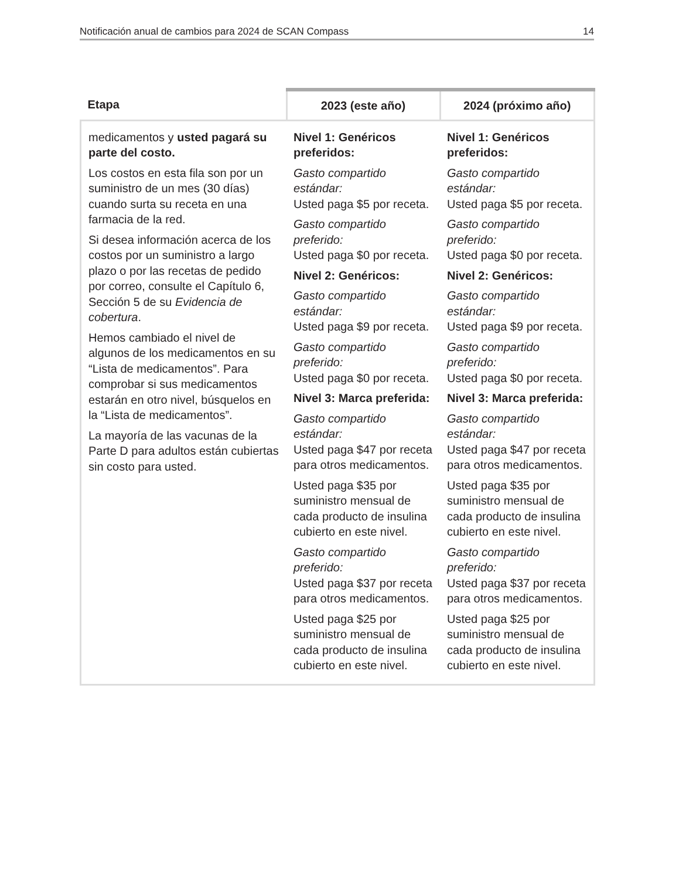Notificación anual de cambios para 2024 de SCAN Compass 14
| Etapa | 2023 (este año) | 2024 (próximo año) |
| --- | --- | --- |
| medicamentos y usted pagará su parte del costo. Los costos en esta fila son por un suministro de un mes (30 días) cuando surta su receta en una farmacia de la red. Si desea información acerca de los costos por un suministro a largo plazo o por las recetas de pedido por correo, consulte el Capítulo 6, Sección 5 de su Evidencia de cobertura . Hemos cambiado el nivel de algunos de los medicamentos en su “Lista de medicamentos”. Para comprobar si sus medicamentos estarán en otro nivel, búsquelos en la “Lista de medicamentos”. La mayoría de las vacunas de la Parte D para adultos están cubiertas sin costo para usted. | Nivel 1: Genéricos preferidos: Gasto compartido estándar: Usted paga $5 por receta. Gasto compartido preferido: Usted paga $0 por receta. Nivel 2: Genéricos: Gasto compartido estándar: Usted paga $9 por receta. Gasto compartido preferido: Usted paga $0 por receta. Nivel 3: Marca preferida: Gasto compartido estándar: Usted paga $47 por receta para otros medicamentos. Usted paga $35 por suministro mensual de cada producto de insulina cubierto en este nivel. Gasto compartido preferido: Usted paga $37 por receta para otros medicamentos. Usted paga $25 por suministro mensual de cada producto de insulina cubierto en este nivel. | Nivel 1: Genéricos preferidos: Gasto compartido estándar: Usted paga $5 por receta. Gasto compartido preferido: Usted paga $0 por receta. Nivel 2: Genéricos: Gasto compartido estándar: Usted paga $9 por receta. Gasto compartido preferido: Usted paga $0 por receta. Nivel 3: Marca preferida: Gasto compartido estándar: Usted paga $47 por receta para otros medicamentos. Usted paga $35 por suministro mensual de cada producto de insulina cubierto en este nivel. Gasto compartido preferido: Usted paga $37 por receta para otros medicamentos. Usted paga $25 por suministro mensual de cada producto de insulina cubierto en este nivel. |